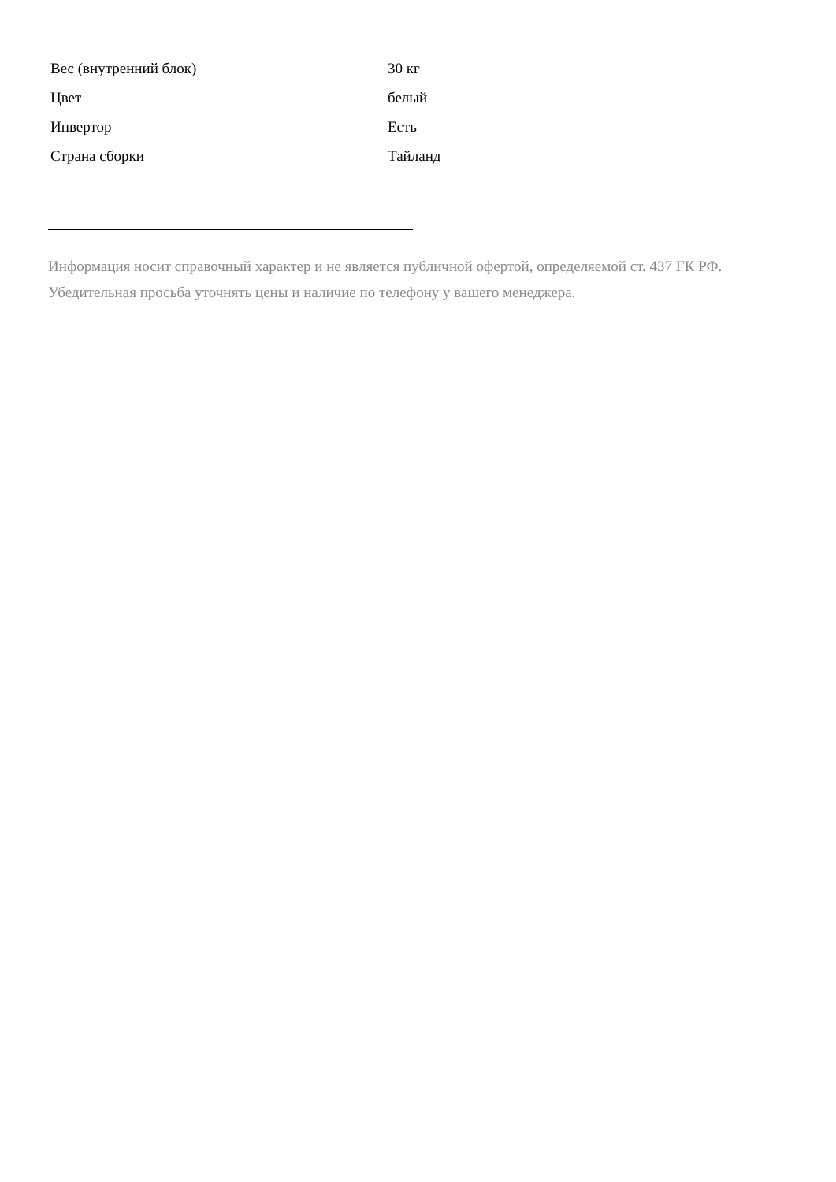| Вес (внутренний блок) | 30 кг |
| Цвет | белый |
| Инвертор | Есть |
| Страна сборки | Тайланд |
Информация носит справочный характер и не является публичной офертой, определяемой ст. 437 ГК РФ. Убедительная просьба уточнять цены и наличие по телефону у вашего менеджера.